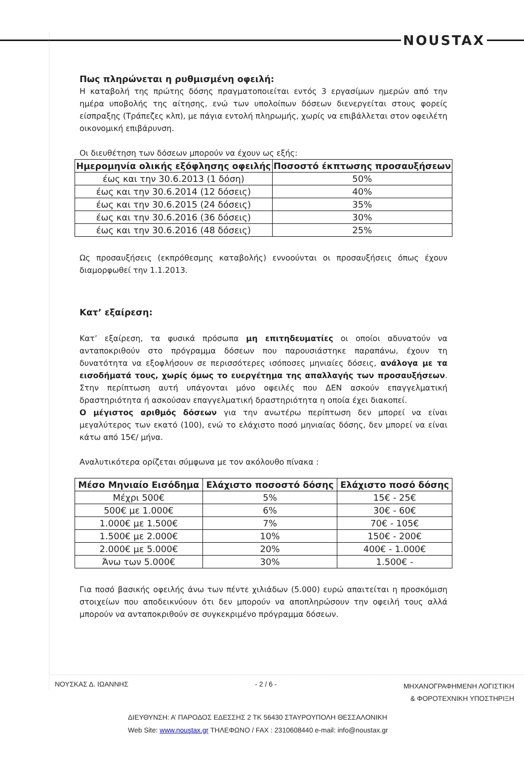NOUSTAX
Πως πληρώνεται η ρυθμισμένη οφειλή:
Η καταβολή της πρώτης δόσης πραγματοποιείται εντός 3 εργασίμων ημερών από την ημέρα υποβολής της αίτησης, ενώ των υπολοίπων δόσεων διενεργείται στους φορείς είσπραξης (Τράπεζες κλπ), με πάγια εντολή πληρωμής, χωρίς να επιβάλλεται στον οφειλέτη οικονομική επιβάρυνση.
Οι διευθέτηση των δόσεων μπορούν να έχουν ως εξής:
| Ημερομηνία ολικής εξόφλησης οφειλής | Ποσοστό έκπτωσης προσαυξήσεων |
| --- | --- |
| έως και την 30.6.2013 (1 δόση) | 50% |
| έως και την 30.6.2014 (12 δόσεις) | 40% |
| έως και την 30.6.2015 (24 δόσεις) | 35% |
| έως και την 30.6.2016 (36 δόσεις) | 30% |
| έως και την 30.6.2016 (48 δόσεις) | 25% |
Ως προσαυξήσεις (εκπρόθεσμης καταβολής) εννοούνται οι προσαυξήσεις όπως έχουν διαμορφωθεί την 1.1.2013.
Κατ’ εξαίρεση:
Κατ’ εξαίρεση, τα φυσικά πρόσωπα μη επιτηδευματίες οι οποίοι αδυνατούν να ανταποκριθούν στο πρόγραμμα δόσεων που παρουσιάστηκε παραπάνω, έχουν τη δυνατότητα να εξοφλήσουν σε περισσότερες ισόποσες μηνιαίες δόσεις, ανάλογα με τα εισοδήματά τους, χωρίς όμως το ευεργέτημα της απαλλαγής των προσαυξήσεων. Στην περίπτωση αυτή υπάγονται μόνο οφειλές που ΔΕΝ ασκούν επαγγελματική δραστηριότητα ή ασκούσαν επαγγελματική δραστηριότητα η οποία έχει διακοπεί.
Ο μέγιστος αριθμός δόσεων για την ανωτέρω περίπτωση δεν μπορεί να είναι μεγαλύτερος των εκατό (100), ενώ το ελάχιστο ποσό μηνιαίας δόσης, δεν μπορεί να είναι κάτω από 15€/ μήνα.
Αναλυτικότερα ορίζεται σύμφωνα με τον ακόλουθο πίνακα :
| Μέσο Μηνιαίο Εισόδημα | Ελάχιστο ποσοστό δόσης | Ελάχιστο ποσό δόσης |
| --- | --- | --- |
| Μέχρι 500€ | 5% | 15€ - 25€ |
| 500€ με 1.000€ | 6% | 30€ - 60€ |
| 1.000€ με 1.500€ | 7% | 70€ - 105€ |
| 1.500€ με 2.000€ | 10% | 150€ - 200€ |
| 2.000€ με 5.000€ | 20% | 400€ - 1.000€ |
| Άνω των 5.000€ | 30% | 1.500€ - |
Για ποσό βασικής οφειλής άνω των πέντε χιλιάδων (5.000) ευρώ απαιτείται η προσκόμιση στοιχείων που αποδεικνύουν ότι δεν μπορούν να αποπληρώσουν την οφειλή τους αλλά μπορούν να ανταποκριθούν σε συγκεκριμένο πρόγραμμα δόσεων.
ΝΟΥΣΚΑΣ Δ. ΙΩΑΝΝΗΣ - 2 / 6 - ΜΗΧΑΝΟΓΡΑΦΗΜΕΝΗ ΛΟΓΙΣΤΙΚΗ
& ΦΟΡΟΤΕΧΝΙΚΗ ΥΠΟΣΤΗΡΙΞΗ
ΔΙΕΥΘΥΝΣΗ: Α’ ΠΑΡΟΔΟΣ ΕΔΕΣΣΗΣ 2 ΤΚ 56430 ΣΤΑΥΡΟΥΠΟΛΗ ΘΕΣΣΑΛΟΝΙΚΗ
Web Site: www.noustax.gr ΤΗΛΕΦΩΝΟ / FAX : 2310608440 e-mail: info@noustax.gr